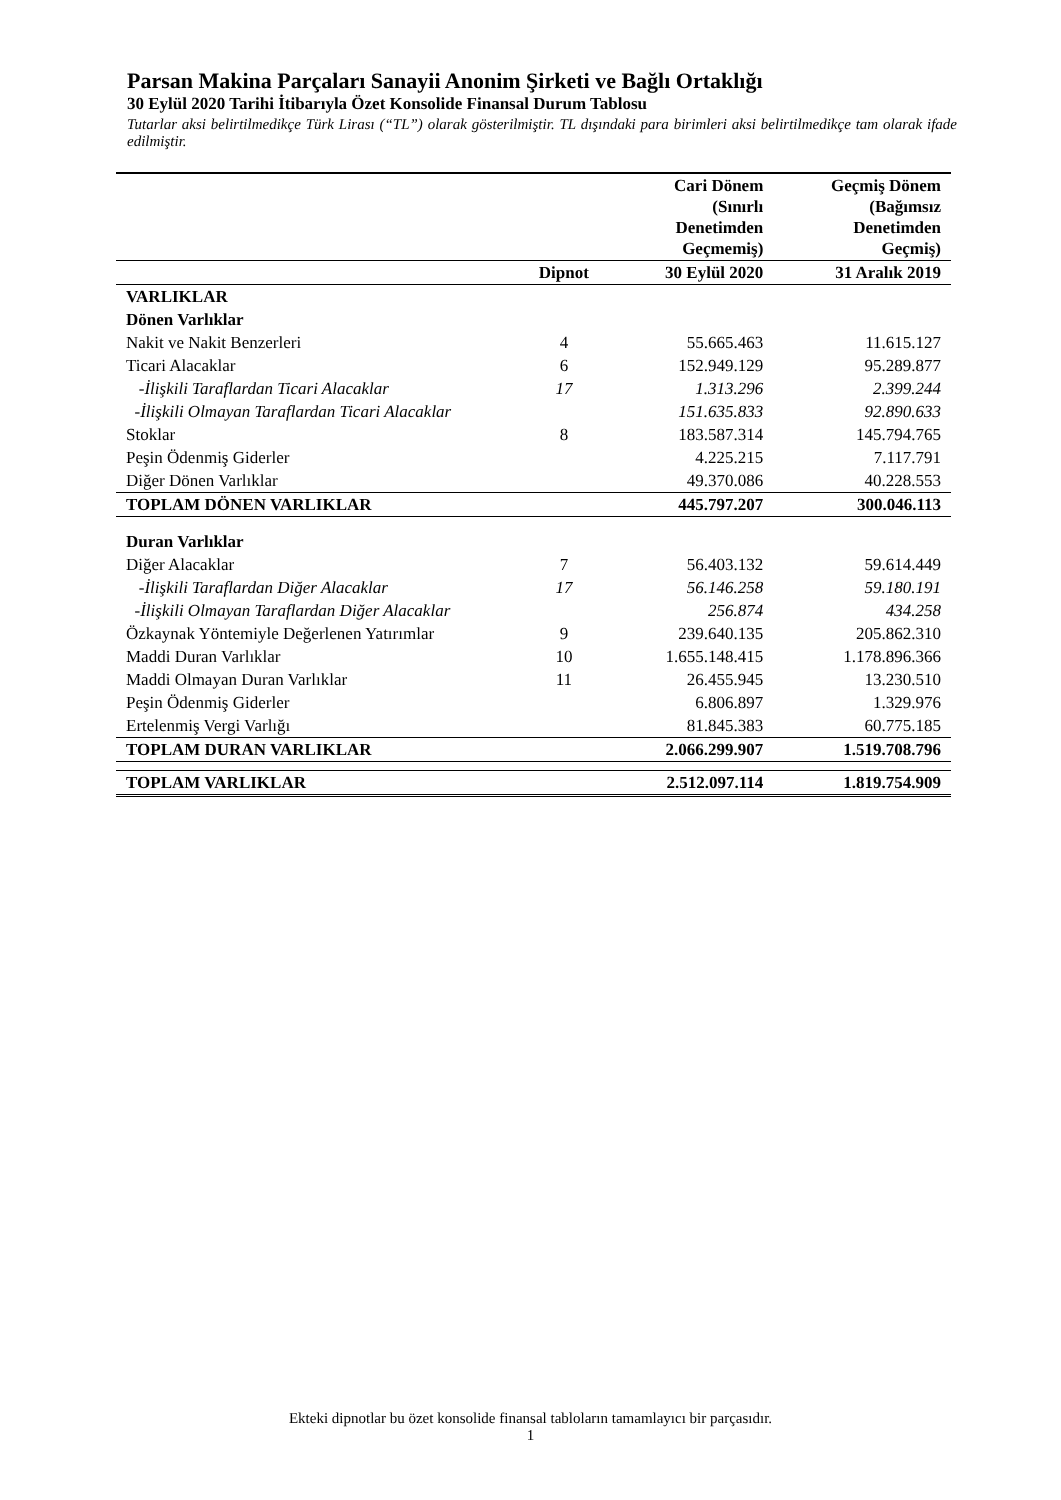Parsan Makina Parçaları Sanayii Anonim Şirketi ve Bağlı Ortaklığı
30 Eylül 2020 Tarihi İtibarıyla Özet Konsolide Finansal Durum Tablosu
Tutarlar aksi belirtilmedikçe Türk Lirası (“TL”) olarak gösterilmiştir. TL dışındaki para birimleri aksi belirtilmedikçe tam olarak ifade edilmiştir.
| | | Cari Dönem (Sınırlı Denetimden Geçmemiş) | Geçmiş Dönem (Bağımsız Denetimden Geçmiş) |
| --- | --- | --- | --- |
| | Dipnot | 30 Eylül 2020 | 31 Aralık 2019 |
| VARLIKLAR | | | |
| Dönen Varlıklar | | | |
| Nakit ve Nakit Benzerleri | 4 | 55.665.463 | 11.615.127 |
| Ticari Alacaklar | 6 | 152.949.129 | 95.289.877 |
| -İlişkili Taraflardan Ticari Alacaklar | 17 | 1.313.296 | 2.399.244 |
| -İlişkili Olmayan Taraflardan Ticari Alacaklar | | 151.635.833 | 92.890.633 |
| Stoklar | 8 | 183.587.314 | 145.794.765 |
| Peşin Ödenmiş Giderler | | 4.225.215 | 7.117.791 |
| Diğer Dönen Varlıklar | | 49.370.086 | 40.228.553 |
| TOPLAM DÖNEN VARLIKLAR | | 445.797.207 | 300.046.113 |
| Duran Varlıklar | | | |
| Diğer Alacaklar | 7 | 56.403.132 | 59.614.449 |
| -İlişkili Taraflardan Diğer Alacaklar | 17 | 56.146.258 | 59.180.191 |
| -İlişkili Olmayan Taraflardan Diğer Alacaklar | | 256.874 | 434.258 |
| Özkaynak Yöntemiyle Değerlenen Yatırımlar | 9 | 239.640.135 | 205.862.310 |
| Maddi Duran Varlıklar | 10 | 1.655.148.415 | 1.178.896.366 |
| Maddi Olmayan Duran Varlıklar | 11 | 26.455.945 | 13.230.510 |
| Peşin Ödenmiş Giderler | | 6.806.897 | 1.329.976 |
| Ertelenmiş Vergi Varlığı | | 81.845.383 | 60.775.185 |
| TOPLAM DURAN VARLIKLAR | | 2.066.299.907 | 1.519.708.796 |
| TOPLAM VARLIKLAR | | 2.512.097.114 | 1.819.754.909 |
Ekteki dipnotlar bu özet konsolide finansal tabloların tamamlayıcı bir parçasıdır.
1